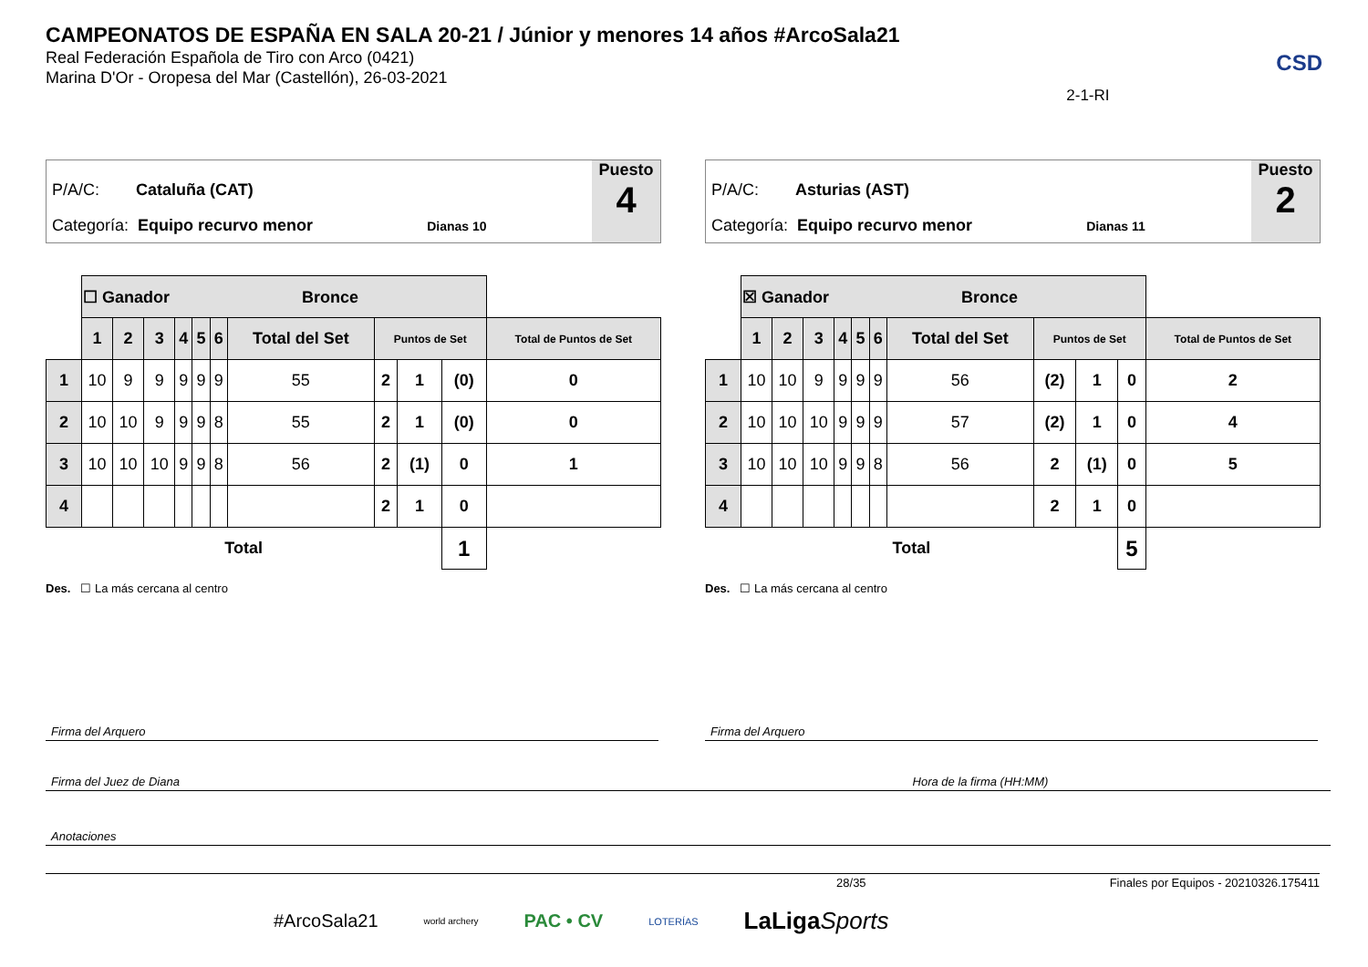CAMPEONATOS DE ESPAÑA EN SALA 20-21 / Júnior y menores 14 años #ArcoSala21
Real Federación Española de Tiro con Arco (0421)
Marina D'Or - Oropesa del Mar (Castellón), 26-03-2021
2-1-RI
CSD
P/A/C: Cataluña (CAT)
Categoría: Equipo recurvo menor Dianas 10
Puesto
4
| | ☐ Ganador Bronce | | | | | | | | | | |
| | 1 | 2 | 3 | 4 | 5 | 6 | Total del Set | Puntos de Set | | | Total de Puntos de Set |
| 1 | 10 | 9 | 9 | 9 | 9 | 9 | 55 | 2 | 1 | (0) | 0 |
| 2 | 10 | 10 | 9 | 9 | 9 | 8 | 55 | 2 | 1 | (0) | 0 |
| 3 | 10 | 10 | 10 | 9 | 9 | 8 | 56 | 2 | (1) | 0 | 1 |
| 4 | | | | | | | | 2 | 1 | 0 | |
| Total | | | | | | | | | | 1 | |
Des. ☐ La más cercana al centro
P/A/C: Asturias (AST)
Categoría: Equipo recurvo menor Dianas 11
Puesto
2
| | ☒ Ganador Bronce | | | | | | | | | | |
| | 1 | 2 | 3 | 4 | 5 | 6 | Total del Set | Puntos de Set | | | Total de Puntos de Set |
| 1 | 10 | 10 | 9 | 9 | 9 | 9 | 56 | (2) | 1 | 0 | 2 |
| 2 | 10 | 10 | 10 | 9 | 9 | 9 | 57 | (2) | 1 | 0 | 4 |
| 3 | 10 | 10 | 10 | 9 | 9 | 8 | 56 | 2 | (1) | 0 | 5 |
| 4 | | | | | | | | 2 | 1 | 0 | |
| Total | | | | | | | | | | 5 | |
Des. ☐ La más cercana al centro
Firma del Arquero Firma del Arquero
Firma del Juez de Diana Hora de la firma (HH:MM)
Anotaciones
28/35 Finales por Equipos - 20210326.175411
#ArcoSala21 world archery PAC • CV LOTERÍAS LaLigaSports